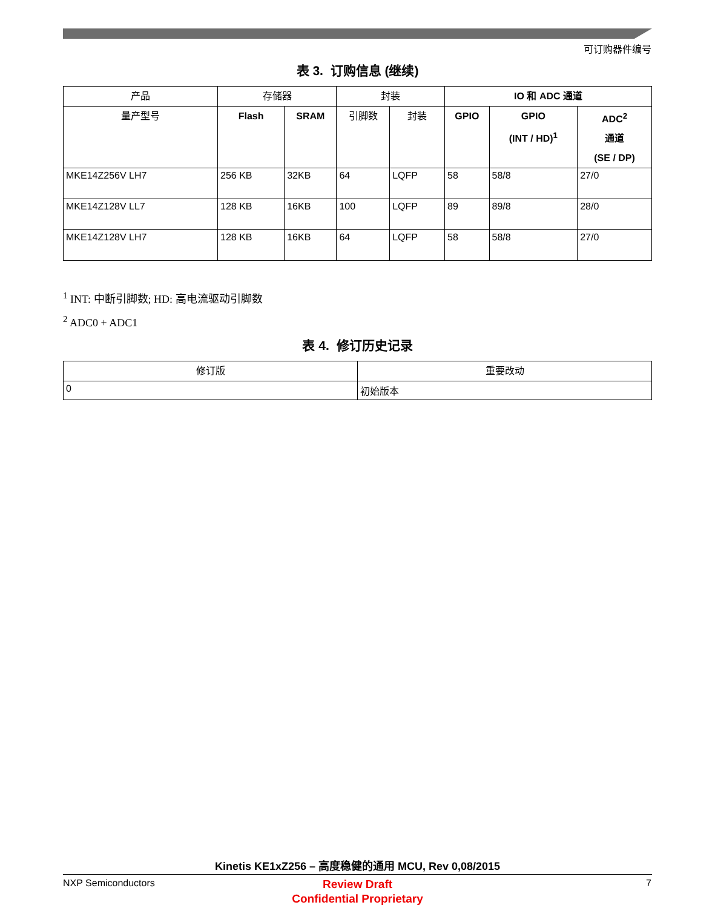可订购器件编号
表 3. 订购信息 (继续)
| 产品 | 存储器 | | 封装 | | IO 和 ADC 通道 | | |
| --- | --- | --- | --- | --- | --- | --- | --- |
| 量产型号 | Flash | SRAM | 引脚数 | 封装 | GPIO | GPIO (INT / HD)<sup>1</sup> | ADC<sup>2</sup> 通道 (SE / DP) |
| MKE14Z256V LH7 | 256 KB | 32KB | 64 | LQFP | 58 | 58/8 | 27/0 |
| MKE14Z128V LL7 | 128 KB | 16KB | 100 | LQFP | 89 | 89/8 | 28/0 |
| MKE14Z128V LH7 | 128 KB | 16KB | 64 | LQFP | 58 | 58/8 | 27/0 |
<sup>1</sup> INT: 中断引脚数; HD: 高电流驱动引脚数
<sup>2</sup> ADC0 + ADC1
表 4. 修订历史记录
| 修订版 | 重要改动 |
| --- | --- |
| 0 | 初始版本 |
Kinetis KE1xZ256 – 高度稳健的通用 MCU, Rev 0,08/2015
NXP Semiconductors
Review Draft
Confidential Proprietary
7